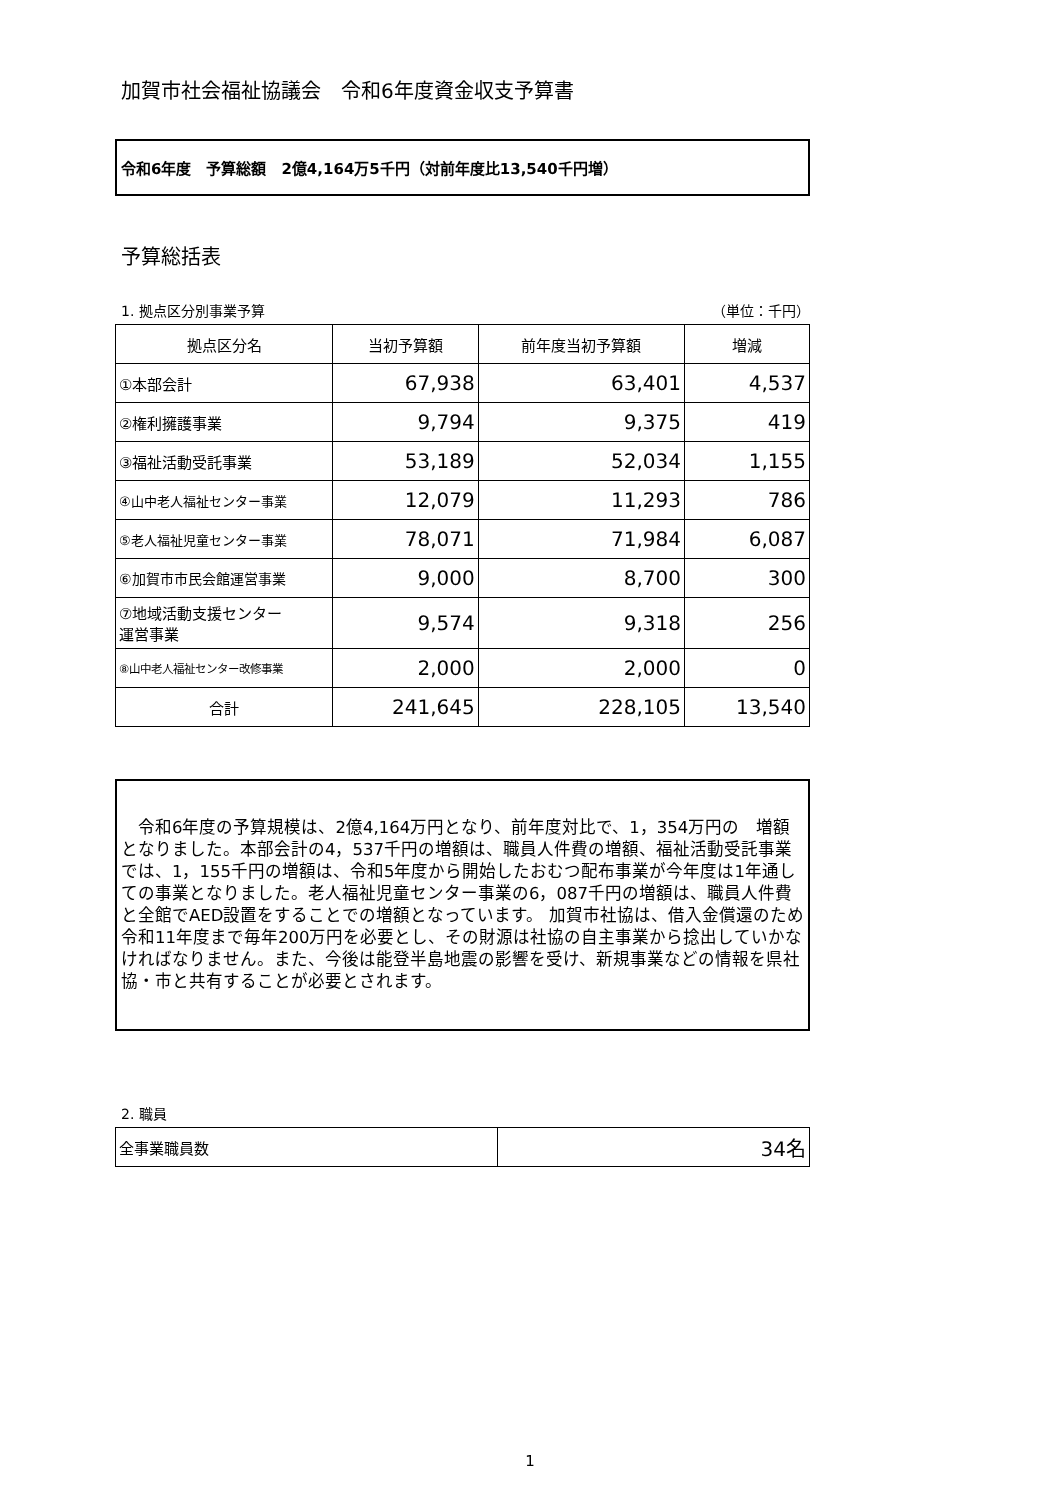加賀市社会福祉協議会　令和6年度資金収支予算書
令和6年度　予算総額　2億4,164万5千円（対前年度比13,540千円増）
予算総括表
1. 拠点区分別事業予算 （単位：千円）
| 拠点区分名 | 当初予算額 | 前年度当初予算額 | 増減 |
| --- | --- | --- | --- |
| ①本部会計 | 67,938 | 63,401 | 4,537 |
| ②権利擁護事業 | 9,794 | 9,375 | 419 |
| ③福祉活動受託事業 | 53,189 | 52,034 | 1,155 |
| ④山中老人福祉センター事業 | 12,079 | 11,293 | 786 |
| ⑤老人福祉児童センター事業 | 78,071 | 71,984 | 6,087 |
| ⑥加賀市市民会館運営事業 | 9,000 | 8,700 | 300 |
| ⑦地域活動支援センター 運営事業 | 9,574 | 9,318 | 256 |
| ⑧山中老人福祉センター改修事業 | 2,000 | 2,000 | 0 |
| 合計 | 241,645 | 228,105 | 13,540 |
　令和6年度の予算規模は、2億4,164万円となり、前年度対比で、1，354万円の　増額となりました。本部会計の4，537千円の増額は、職員人件費の増額、福祉活動受託事業では、1，155千円の増額は、令和5年度から開始したおむつ配布事業が今年度は1年通しての事業となりました。老人福祉児童センター事業の6，087千円の増額は、職員人件費と全館でAED設置をすることでの増額となっています。 加賀市社協は、借入金償還のため令和11年度まで毎年200万円を必要とし、その財源は社協の自主事業から捻出していかなければなりません。また、今後は能登半島地震の影響を受け、新規事業などの情報を県社協・市と共有することが必要とされます。
2. 職員
| 全事業職員数 | 34名 |
1